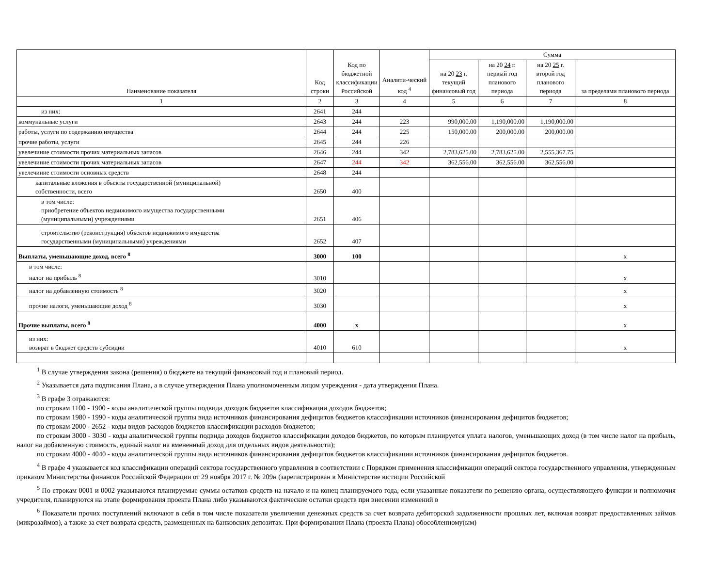| Наименование показателя | Код строки | Код по бюджетной классификации Российской | Аналити-ческий код <sup>4</sup> | Сумма | | | |
| --- | --- | --- | --- | --- | --- | --- | --- |
| | | | | на 20 23 г. текущий финансовый год | на 20 24 г. первый год планового периода | на 20 25 г. второй год планового периода | за пределами планового периода |
| 1 | 2 | 3 | 4 | 5 | 6 | 7 | 8 |
| из них: | 2641 | 244 | | | | | |
| коммунальные услуги | 2643 | 244 | 223 | 990,000.00 | 1,190,000.00 | 1,190,000.00 | |
| работы, услуги по содержанию имущества | 2644 | 244 | 225 | 150,000.00 | 200,000.00 | 200,000.00 | |
| прочие работы, услуги | 2645 | 244 | 226 | | | | |
| увелечиние стоимости прочих материальных запасов | 2646 | 244 | 342 | 2,783,625.00 | 2,783,625.00 | 2,555,367.75 | |
| увелечиние стоимости прочих материальных запасов | 2647 | 244 | 342 | 362,556.00 | 362,556.00 | 362,556.00 | |
| увелечиние стоимости основных средств | 2648 | 244 | | | | | |
| капитальные вложения в объекты государственной (муниципальной) собственности, всего | 2650 | 400 | | | | | |
| в том числе: приобретение объектов недвижимого имущества государственными (муниципальными) учреждениями | 2651 | 406 | | | | | |
| строительство (реконструкция) объектов недвижимого имущества государственными (муниципальными) учреждениями | 2652 | 407 | | | | | |
| Выплаты, уменьшающие доход, всего <sup>8</sup> | 3000 | 100 | | | | | x |
| в том числе: налог на прибыль <sup>8</sup> | 3010 | | | | | | x |
| налог на добавленную стоимость <sup>8</sup> | 3020 | | | | | | x |
| прочие налоги, уменьшающие доход <sup>8</sup> | 3030 | | | | | | x |
| Прочие выплаты, всего <sup>9</sup> | 4000 | x | | | | | x |
| из них: возврат в бюджет средств субсидии | 4010 | 610 | | | | | x |
<sup>1</sup> В случае утверждения закона (решения) о бюджете на текущий финансовый год и плановый период.
<sup>2</sup> Указывается дата подписания Плана, а в случае утверждения Плана уполномоченным лицом учреждения - дата утверждения Плана.
<sup>3</sup> В графе 3 отражаются:
по строкам 1100 - 1900 - коды аналитической группы подвида доходов бюджетов классификации доходов бюджетов;
по строкам 1980 - 1990 - коды аналитической группы вида источников финансирования дефицитов бюджетов классификации источников финансирования дефицитов бюджетов;
по строкам 2000 - 2652 - коды видов расходов бюджетов классификации расходов бюджетов;
по строкам 3000 - 3030 - коды аналитической группы подвида доходов бюджетов классификации доходов бюджетов, по которым планируется уплата налогов, уменьшающих доход (в том числе налог на прибыль, налог на добавленную стоимость, единый налог на вмененный доход для отдельных видов деятельности);
по строкам 4000 - 4040 - коды аналитической группы вида источников финансирования дефицитов бюджетов классификации источников финансирования дефицитов бюджетов.
<sup>4</sup> В графе 4 указывается код классификации операций сектора государственного управления в соответствии с Порядком применения классификации операций сектора государственного управления, утвержденным приказом Министерства финансов Российской Федерации от 29 ноября 2017 г. № 209н (зарегистрирован в Министерстве юстиции Российской
<sup>5</sup> По строкам 0001 и 0002 указываются планируемые суммы остатков средств на начало и на конец планируемого года, если указанные показатели по решению органа, осуществляющего функции и полномочия учредителя, планируются на этапе формирования проекта Плана либо указываются фактические остатки средств при внесении изменений в
<sup>6</sup> Показатели прочих поступлений включают в себя в том числе показатели увеличения денежных средств за счет возврата дебиторской задолженности прошлых лет, включая возврат предоставленных займов (микрозаймов), а также за счет возврата средств, размещенных на банковских депозитах. При формировании Плана (проекта Плана) обособленному(ым)